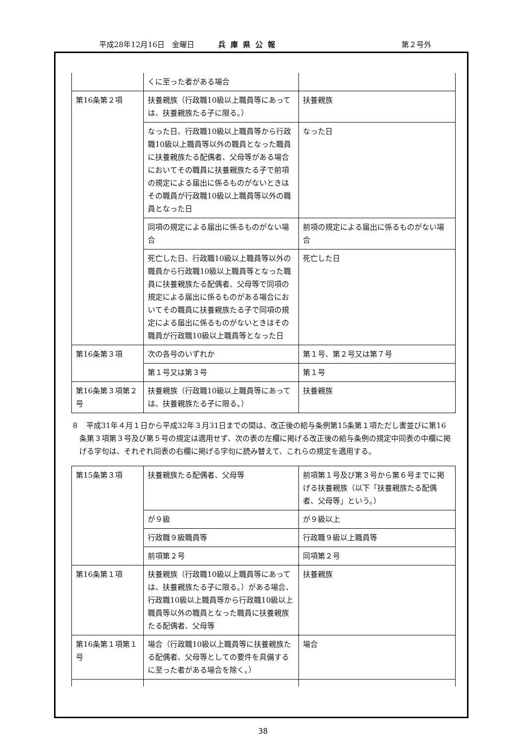平成28年12月16日　金曜日 兵庫県公報 第２号外
| | くに至った者がある場合 | |
| 第16条第２項 | 扶養親族（行政職10級以上職員等にあっては、扶養親族たる子に限る。） | 扶養親族 |
| | なった日、行政職10級以上職員等から行政職10級以上職員等以外の職員となった職員に扶養親族たる配偶者、父母等がある場合においてその職員に扶養親族たる子で前項の規定による届出に係るものがないときはその職員が行政職10級以上職員等以外の職員となった日 | なった日 |
| | 同項の規定による届出に係るものがない場合 | 前項の規定による届出に係るものがない場合 |
| | 死亡した日、行政職10級以上職員等以外の職員から行政職10級以上職員等となった職員に扶養親族たる配偶者、父母等で同項の規定による届出に係るものがある場合においてその職員に扶養親族たる子で同項の規定による届出に係るものがないときはその職員が行政職10級以上職員等となった日 | 死亡した日 |
| 第16条第３項 | 次の各号のいずれか | 第１号、第２号又は第７号 |
| | 第１号又は第３号 | 第１号 |
| 第16条第３項第２号 | 扶養親族（行政職10級以上職員等にあっては、扶養親族たる子に限る。） | 扶養親族 |
８　平成31年４月１日から平成32年３月31日までの間は、改正後の給与条例第15条第１項ただし書並びに第16条第３項第３号及び第５号の規定は適用せず、次の表の左欄に掲げる改正後の給与条例の規定中同表の中欄に掲げる字句は、それぞれ同表の右欄に掲げる字句に読み替えて、これらの規定を適用する。
| 第15条第３項 | 扶養親族たる配偶者、父母等 | 前項第１号及び第３号から第６号までに掲げる扶養親族（以下「扶養親族たる配偶者、父母等」という。） |
| | が９級 | が９級以上 |
| | 行政職９級職員等 | 行政職９級以上職員等 |
| | 前項第２号 | 同項第２号 |
| 第16条第１項 | 扶養親族（行政職10級以上職員等にあっては、扶養親族たる子に限る。）がある場合、行政職10級以上職員等から行政職10級以上職員等以外の職員となった職員に扶養親族たる配偶者、父母等 | 扶養親族 |
| 第16条第１項第１号 | 場合（行政職10級以上職員等に扶養親族たる配偶者、父母等としての要件を具備するに至った者がある場合を除く。） | 場合 |
38